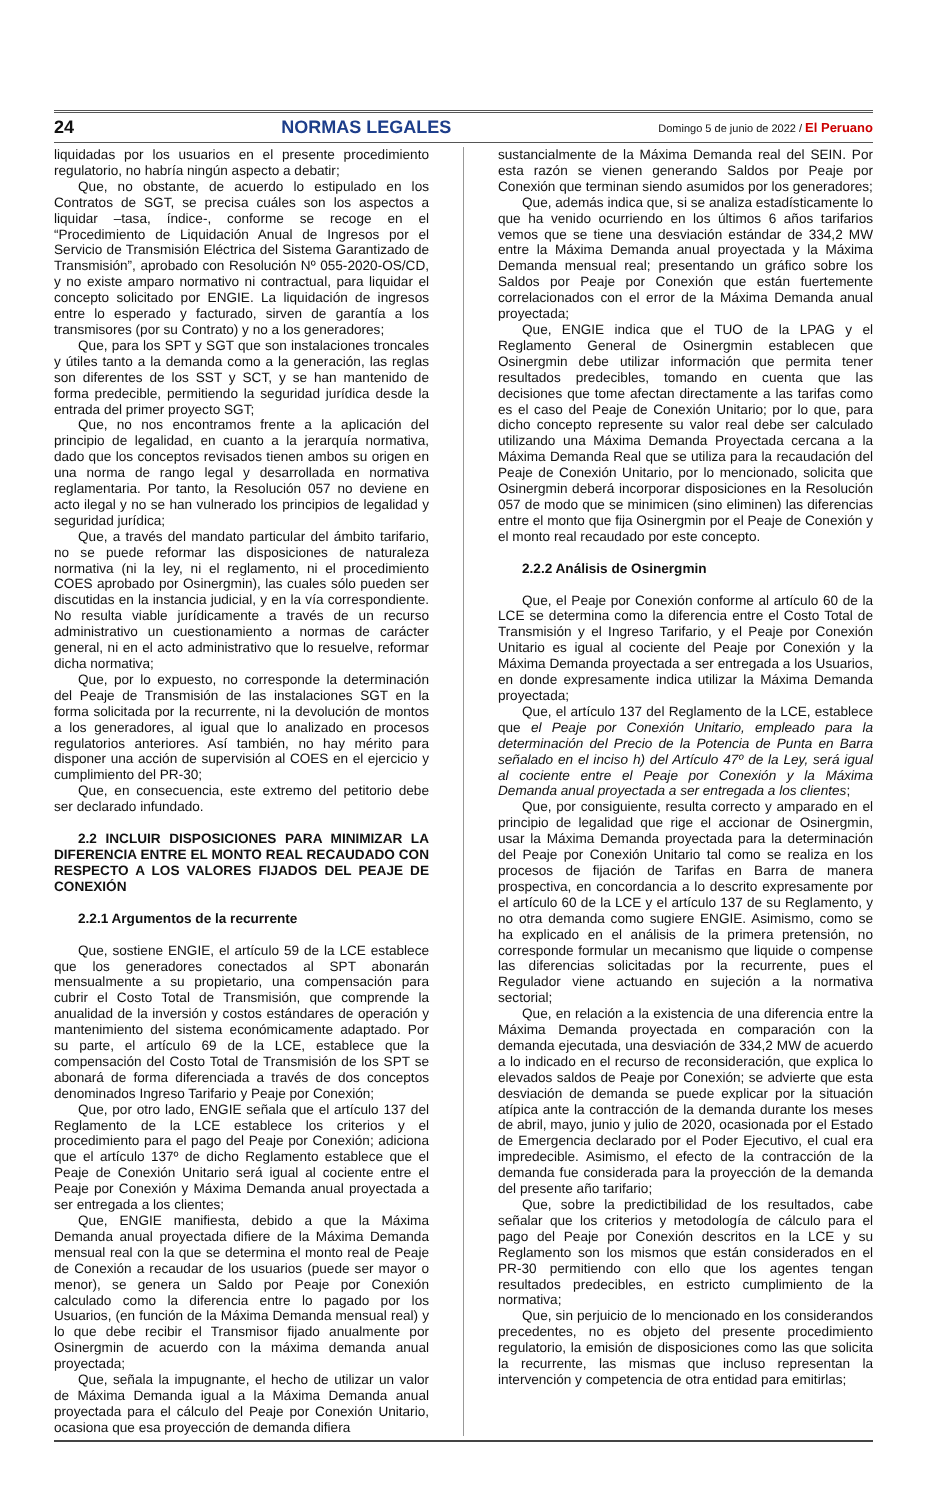24 NORMAS LEGALES Domingo 5 de junio de 2022 / El Peruano
liquidadas por los usuarios en el presente procedimiento regulatorio, no habría ningún aspecto a debatir;
Que, no obstante, de acuerdo lo estipulado en los Contratos de SGT, se precisa cuáles son los aspectos a liquidar –tasa, índice-, conforme se recoge en el “Procedimiento de Liquidación Anual de Ingresos por el Servicio de Transmisión Eléctrica del Sistema Garantizado de Transmisión”, aprobado con Resolución Nº 055-2020-OS/CD, y no existe amparo normativo ni contractual, para liquidar el concepto solicitado por ENGIE. La liquidación de ingresos entre lo esperado y facturado, sirven de garantía a los transmisores (por su Contrato) y no a los generadores;
Que, para los SPT y SGT que son instalaciones troncales y útiles tanto a la demanda como a la generación, las reglas son diferentes de los SST y SCT, y se han mantenido de forma predecible, permitiendo la seguridad jurídica desde la entrada del primer proyecto SGT;
Que, no nos encontramos frente a la aplicación del principio de legalidad, en cuanto a la jerarquía normativa, dado que los conceptos revisados tienen ambos su origen en una norma de rango legal y desarrollada en normativa reglamentaria. Por tanto, la Resolución 057 no deviene en acto ilegal y no se han vulnerado los principios de legalidad y seguridad jurídica;
Que, a través del mandato particular del ámbito tarifario, no se puede reformar las disposiciones de naturaleza normativa (ni la ley, ni el reglamento, ni el procedimiento COES aprobado por Osinergmin), las cuales sólo pueden ser discutidas en la instancia judicial, y en la vía correspondiente. No resulta viable jurídicamente a través de un recurso administrativo un cuestionamiento a normas de carácter general, ni en el acto administrativo que lo resuelve, reformar dicha normativa;
Que, por lo expuesto, no corresponde la determinación del Peaje de Transmisión de las instalaciones SGT en la forma solicitada por la recurrente, ni la devolución de montos a los generadores, al igual que lo analizado en procesos regulatorios anteriores. Así también, no hay mérito para disponer una acción de supervisión al COES en el ejercicio y cumplimiento del PR-30;
Que, en consecuencia, este extremo del petitorio debe ser declarado infundado.
2.2 INCLUIR DISPOSICIONES PARA MINIMIZAR LA DIFERENCIA ENTRE EL MONTO REAL RECAUDADO CON RESPECTO A LOS VALORES FIJADOS DEL PEAJE DE CONEXIÓN
2.2.1 Argumentos de la recurrente
Que, sostiene ENGIE, el artículo 59 de la LCE establece que los generadores conectados al SPT abonarán mensualmente a su propietario, una compensación para cubrir el Costo Total de Transmisión, que comprende la anualidad de la inversión y costos estándares de operación y mantenimiento del sistema económicamente adaptado. Por su parte, el artículo 69 de la LCE, establece que la compensación del Costo Total de Transmisión de los SPT se abonará de forma diferenciada a través de dos conceptos denominados Ingreso Tarifario y Peaje por Conexión;
Que, por otro lado, ENGIE señala que el artículo 137 del Reglamento de la LCE establece los criterios y el procedimiento para el pago del Peaje por Conexión; adiciona que el artículo 137º de dicho Reglamento establece que el Peaje de Conexión Unitario será igual al cociente entre el Peaje por Conexión y Máxima Demanda anual proyectada a ser entregada a los clientes;
Que, ENGIE manifiesta, debido a que la Máxima Demanda anual proyectada difiere de la Máxima Demanda mensual real con la que se determina el monto real de Peaje de Conexión a recaudar de los usuarios (puede ser mayor o menor), se genera un Saldo por Peaje por Conexión calculado como la diferencia entre lo pagado por los Usuarios, (en función de la Máxima Demanda mensual real) y lo que debe recibir el Transmisor fijado anualmente por Osinergmin de acuerdo con la máxima demanda anual proyectada;
Que, señala la impugnante, el hecho de utilizar un valor de Máxima Demanda igual a la Máxima Demanda anual proyectada para el cálculo del Peaje por Conexión Unitario, ocasiona que esa proyección de demanda difiera
sustancialmente de la Máxima Demanda real del SEIN. Por esta razón se vienen generando Saldos por Peaje por Conexión que terminan siendo asumidos por los generadores;
Que, además indica que, si se analiza estadísticamente lo que ha venido ocurriendo en los últimos 6 años tarifarios vemos que se tiene una desviación estándar de 334,2 MW entre la Máxima Demanda anual proyectada y la Máxima Demanda mensual real; presentando un gráfico sobre los Saldos por Peaje por Conexión que están fuertemente correlacionados con el error de la Máxima Demanda anual proyectada;
Que, ENGIE indica que el TUO de la LPAG y el Reglamento General de Osinergmin establecen que Osinergmin debe utilizar información que permita tener resultados predecibles, tomando en cuenta que las decisiones que tome afectan directamente a las tarifas como es el caso del Peaje de Conexión Unitario; por lo que, para dicho concepto represente su valor real debe ser calculado utilizando una Máxima Demanda Proyectada cercana a la Máxima Demanda Real que se utiliza para la recaudación del Peaje de Conexión Unitario, por lo mencionado, solicita que Osinergmin deberá incorporar disposiciones en la Resolución 057 de modo que se minimicen (sino eliminen) las diferencias entre el monto que fija Osinergmin por el Peaje de Conexión y el monto real recaudado por este concepto.
2.2.2 Análisis de Osinergmin
Que, el Peaje por Conexión conforme al artículo 60 de la LCE se determina como la diferencia entre el Costo Total de Transmisión y el Ingreso Tarifario, y el Peaje por Conexión Unitario es igual al cociente del Peaje por Conexión y la Máxima Demanda proyectada a ser entregada a los Usuarios, en donde expresamente indica utilizar la Máxima Demanda proyectada;
Que, el artículo 137 del Reglamento de la LCE, establece que el Peaje por Conexión Unitario, empleado para la determinación del Precio de la Potencia de Punta en Barra señalado en el inciso h) del Artículo 47º de la Ley, será igual al cociente entre el Peaje por Conexión y la Máxima Demanda anual proyectada a ser entregada a los clientes;
Que, por consiguiente, resulta correcto y amparado en el principio de legalidad que rige el accionar de Osinergmin, usar la Máxima Demanda proyectada para la determinación del Peaje por Conexión Unitario tal como se realiza en los procesos de fijación de Tarifas en Barra de manera prospectiva, en concordancia a lo descrito expresamente por el artículo 60 de la LCE y el artículo 137 de su Reglamento, y no otra demanda como sugiere ENGIE. Asimismo, como se ha explicado en el análisis de la primera pretensión, no corresponde formular un mecanismo que liquide o compense las diferencias solicitadas por la recurrente, pues el Regulador viene actuando en sujeción a la normativa sectorial;
Que, en relación a la existencia de una diferencia entre la Máxima Demanda proyectada en comparación con la demanda ejecutada, una desviación de 334,2 MW de acuerdo a lo indicado en el recurso de reconsideración, que explica lo elevados saldos de Peaje por Conexión; se advierte que esta desviación de demanda se puede explicar por la situación atípica ante la contracción de la demanda durante los meses de abril, mayo, junio y julio de 2020, ocasionada por el Estado de Emergencia declarado por el Poder Ejecutivo, el cual era impredecible. Asimismo, el efecto de la contracción de la demanda fue considerada para la proyección de la demanda del presente año tarifario;
Que, sobre la predictibilidad de los resultados, cabe señalar que los criterios y metodología de cálculo para el pago del Peaje por Conexión descritos en la LCE y su Reglamento son los mismos que están considerados en el PR-30 permitiendo con ello que los agentes tengan resultados predecibles, en estricto cumplimiento de la normativa;
Que, sin perjuicio de lo mencionado en los considerandos precedentes, no es objeto del presente procedimiento regulatorio, la emisión de disposiciones como las que solicita la recurrente, las mismas que incluso representan la intervención y competencia de otra entidad para emitirlas;